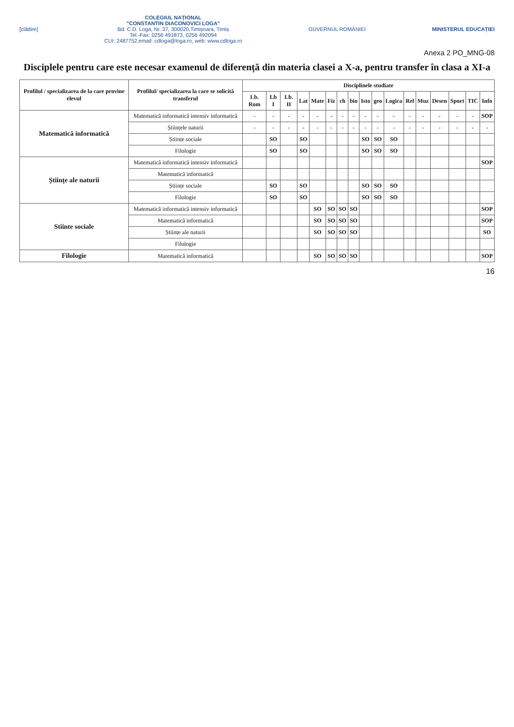[clădire]
COLEGIUL NAȚIONAL
"CONSTANTIN DIACONOVICI LOGA"
Bd. C.D. Loga, Nr. 37, 300020,Timișoara, Timiș
Tel.-Fax: 0256 491873, 0256 492094
CUI: 2487752,email: cdloga@loga.ro, web: www.cdloga.ro
GUVERNUL ROMÂNIEI MINISTERUL EDUCAȚIEI
Anexa 2 PO_MNG-08
Disciplele pentru care este necesar examenul de diferență din materia clasei a X-a, pentru transfer în clasa a XI-a
| Profilul / specializarea de la care provine elevul | Profilul/ specializarea la care se solicită transferul | Disciplinele studiate | | | | | | | | | | | | | | | | |
| --- | --- | --- | --- | --- | --- | --- | --- | --- | --- | --- | --- | --- | --- | --- | --- | --- | --- | --- |
| | | Lb. Rom | Lb I | Lb. II | Lat | Mate | Fiz | ch | bio | Isto | geo | Logica | Rel | Muz | Desen | Sport | TIC | Info |
| Matematică informatică | Matematică informatică intensiv informatică | - | - | - | - | - | - | - | - | - | - | - | - | - | - | - | - | SOP |
| | Științele naturii | - | - | - | - | - | - | - | - | - | - | - | - | - | - | - | - | - |
| | Științe sociale | | SO | | SO | | | | | SO | SO | SO | | | | | | |
| | Filologie | | SO | | SO | | | | | SO | SO | SO | | | | | | |
| Științe ale naturii | Matematică informatică intensiv informatică | | | | | | | | | | | | | | | | | SOP |
| | Matematică informatică | | | | | | | | | | | | | | | | | |
| | Științe sociale | | SO | | SO | | | | | SO | SO | SO | | | | | | |
| | Filologie | | SO | | SO | | | | | SO | SO | SO | | | | | | |
| Stiinte sociale | Matematică informatică intensiv informatică | | | | | SO | SO | SO | SO | | | | | | | | | SOP |
| | Matematică informatică | | | | | SO | SO | SO | SO | | | | | | | | | SOP |
| | Științe ale naturii | | | | | SO | SO | SO | SO | | | | | | | | | SO |
| | Filologie | | | | | | | | | | | | | | | | | |
| Filologie | Matematică informatică | | | | | SO | SO | SO | SO | | | | | | | | | SOP |
16